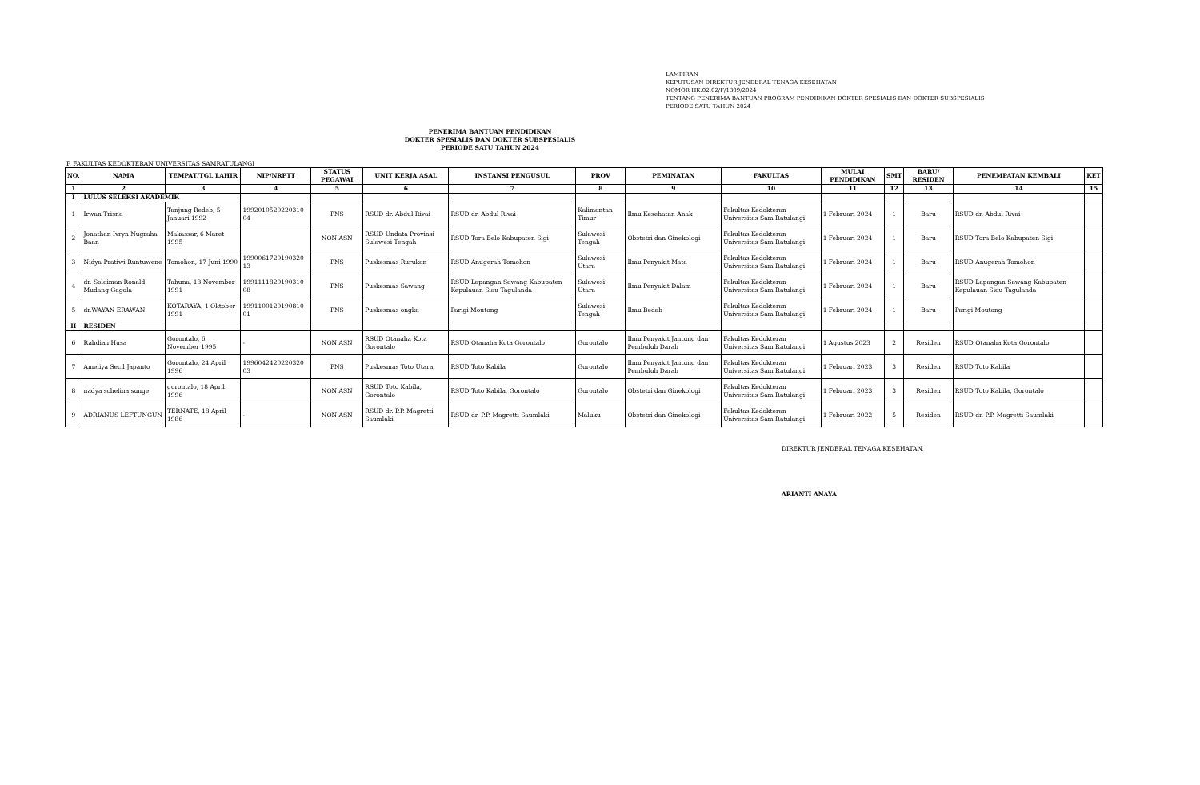LAMPIRAN
KEPUTUSAN DIREKTUR JENDERAL TENAGA KESEHATAN
NOMOR HK.02.02/F/1309/2024
TENTANG PENERIMA BANTUAN PROGRAM PENDIDIKAN DOKTER SPESIALIS DAN DOKTER SUBSPESIALIS
PERIODE SATU TAHUN 2024
PENERIMA BANTUAN PENDIDIKAN
DOKTER SPESIALIS DAN DOKTER SUBSPESIALIS
PERIODE SATU TAHUN 2024
P. FAKULTAS KEDOKTERAN UNIVERSITAS SAMRATULANGI
| NO. | NAMA | TEMPAT/TGL LAHIR | NIP/NRPTT | STATUS PEGAWAI | UNIT KERJA ASAL | INSTANSI PENGUSUL | PROV | PEMINATAN | FAKULTAS | MULAI PENDIDIKAN | SMT | BARU/ RESIDEN | PENEMPATAN KEMBALI | KET |
| --- | --- | --- | --- | --- | --- | --- | --- | --- | --- | --- | --- | --- | --- | --- |
| 1 | 2 | 3 | 4 | 5 | 6 | 7 | 8 | 9 | 10 | 11 | 12 | 13 | 14 | 15 |
| I | LULUS SELEKSI AKADEMIK | | | | | | | | | | | | | |
| 1 | Irwan Trisna | Tanjung Redeb, 5 Januari 1992 | 1992010520220310 04 | PNS | RSUD dr. Abdul Rivai | RSUD dr. Abdul Rivai | Kalimantan Timur | Ilmu Kesehatan Anak | Fakultas Kedokteran Universitas Sam Ratulangi | 1 Februari 2024 | 1 | Baru | RSUD dr. Abdul Rivai | |
| 2 | Jonathan Ivryn Nugraha Baan | Makassar, 6 Maret 1995 | | NON ASN | RSUD Undata Provinsi Sulawesi Tengah | RSUD Tora Belo Kabupaten Sigi | Sulawesi Tengah | Obstetri dan Ginekologi | Fakultas Kedokteran Universitas Sam Ratulangi | 1 Februari 2024 | 1 | Baru | RSUD Tora Belo Kabupaten Sigi | |
| 3 | Nidya Pratiwi Runtuwene | Tomohon, 17 Juni 1990 | 1990061720190320 13 | PNS | Puskesmas Rurukan | RSUD Anugerah Tomohon | Sulawesi Utara | Ilmu Penyakit Mata | Fakultas Kedokteran Universitas Sam Ratulangi | 1 Februari 2024 | 1 | Baru | RSUD Anugerah Tomohon | |
| 4 | dr. Solaiman Ronald Mudang Gagola | Tahuna, 18 November 1991 | 1991111820190310 08 | PNS | Puskesmas Sawang | RSUD Lapangan Sawang Kabupaten Kepulauan Siau Tagulanda | Sulawesi Utara | Ilmu Penyakit Dalam | Fakultas Kedokteran Universitas Sam Ratulangi | 1 Februari 2024 | 1 | Baru | RSUD Lapangan Sawang Kabupaten Kepulauan Siau Tagulanda | |
| 5 | dr.WAYAN ERAWAN | KOTARAYA, 1 Oktober 1991 | 1991100120190810 01 | PNS | Puskesmas ongka | Parigi Moutong | Sulawesi Tengah | Ilmu Bedah | Fakultas Kedokteran Universitas Sam Ratulangi | 1 Februari 2024 | 1 | Baru | Parigi Moutong | |
| II | RESIDEN | | | | | | | | | | | | | |
| 6 | Rahdian Husa | Gorontalo, 6 November 1995 | - | NON ASN | RSUD Otanaha Kota Gorontalo | RSUD Otanaha Kota Gorontalo | Gorontalo | Ilmu Penyakit Jantung dan Pembuluh Darah | Fakultas Kedokteran Universitas Sam Ratulangi | 1 Agustus 2023 | 2 | Residen | RSUD Otanaha Kota Gorontalo | |
| 7 | Ameliya Secil Japanto | Gorontalo, 24 April 1996 | 1996042420220320 03 | PNS | Puskesmas Toto Utara | RSUD Toto Kabila | Gorontalo | Ilmu Penyakit Jantung dan Pembuluh Darah | Fakultas Kedokteran Universitas Sam Ratulangi | 1 Februari 2023 | 3 | Residen | RSUD Toto Kabila | |
| 8 | nadya schelina sunge | gorontalo, 18 April 1996 | | NON ASN | RSUD Toto Kabila, Gorontalo | RSUD Toto Kabila, Gorontalo | Gorontalo | Obstetri dan Ginekologi | Fakultas Kedokteran Universitas Sam Ratulangi | 1 Februari 2023 | 3 | Residen | RSUD Toto Kabila, Gorontalo | |
| 9 | ADRIANUS LEFTUNGUN | TERNATE, 18 April 1986 | - | NON ASN | RSUD dr. P.P. Magretti Saumlaki | RSUD dr. P.P. Magretti Saumlaki | Maluku | Obstetri dan Ginekologi | Fakultas Kedokteran Universitas Sam Ratulangi | 1 Februari 2022 | 5 | Residen | RSUD dr. P.P. Magretti Saumlaki | |
DIREKTUR JENDERAL TENAGA KESEHATAN,
ARIANTI ANAYA